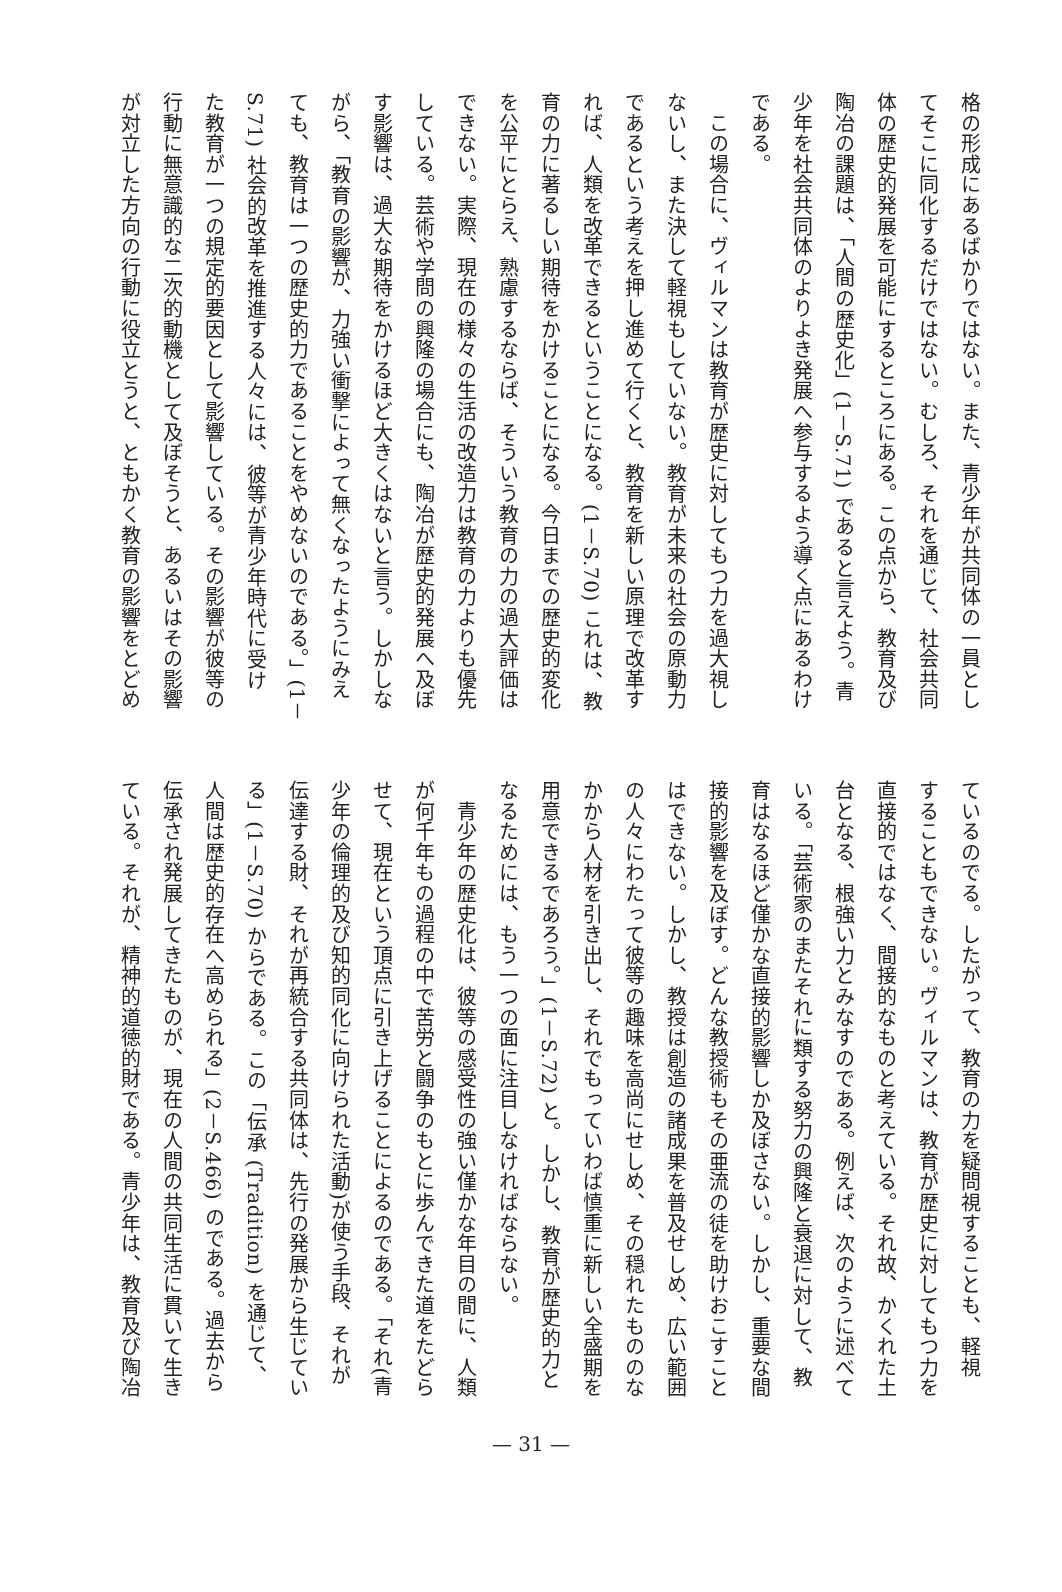格の形成にあるばかりではない。また、青少年が共同体の一員とし
てそこに同化するだけではない。むしろ、それを通じて、社会共同
体の歴史的発展を可能にするところにある。この点から、教育及び
陶冶の課題は、「人間の歴史化」(1－S.71) であると言えよう。青
少年を社会共同体のよりよき発展へ参与するよう導く点にあるわけ
である。
　この場合に、ヴィルマンは教育が歴史に対してもつ力を過大視し
ないし、また決して軽視もしていない。教育が未来の社会の原動力
であるという考えを押し進めて行くと、教育を新しい原理で改革す
れば、人類を改革できるということになる。(1－S.70) これは、教
育の力に著るしい期待をかけることになる。今日までの歴史的変化
を公平にとらえ、熟慮するならば、そういう教育の力の過大評価は
できない。実際、現在の様々の生活の改造力は教育の力よりも優先
している。芸術や学問の興隆の場合にも、陶冶が歴史的発展へ及ぼ
す影響は、過大な期待をかけるほど大きくはないと言う。しかしな
がら、「教育の影響が、力強い衝撃によって無くなったようにみえ
ても、教育は一つの歴史的力であることをやめないのである。」(1－
S.71) 社会的改革を推進する人々には、彼等が青少年時代に受け
た教育が一つの規定的要因として影響している。その影響が彼等の
行動に無意識的な二次的動機として及ぼそうと、あるいはその影響
が対立した方向の行動に役立とうと、ともかく教育の影響をとどめ
ているのでる。したがって、教育の力を疑問視することも、軽視
することもできない。ヴィルマンは、教育が歴史に対してもつ力を
直接的ではなく、間接的なものと考えている。それ故、かくれた土
台となる、根強い力とみなすのである。例えば、次のように述べて
いる。「芸術家のまたそれに類する努力の興隆と衰退に対して、教
育はなるほど僅かな直接的影響しか及ぼさない。しかし、重要な間
接的影響を及ぼす。どんな教授術もその亜流の徒を助けおこすこと
はできない。しかし、教授は創造の諸成果を普及せしめ、広い範囲
の人々にわたって彼等の趣味を高尚にせしめ、その穏れたもののな
かから人材を引き出し、それでもっていわば慎重に新しい全盛期を
用意できるであろう。」(1－S.72) と。しかし、教育が歴史的力と
なるためには、もう一つの面に注目しなければならない。
　青少年の歴史化は、彼等の感受性の強い僅かな年目の間に、人類
が何千年もの過程の中で苦労と闘争のもとに歩んできた道をたどら
せて、現在という頂点に引き上げることによるのである。「それ(青
少年の倫理的及び知的同化に向けられた活動)が使う手段、それが
伝達する財、それが再統合する共同体は、先行の発展から生じてい
る」(1－S.70) からである。この「伝承 (Tradition) を通じて、
人間は歴史的存在へ高められる」(2－S.466) のである。過去から
伝承され発展してきたものが、現在の人間の共同生活に貫いて生き
ている。それが、精神的道徳的財である。青少年は、教育及び陶冶
— 31 —